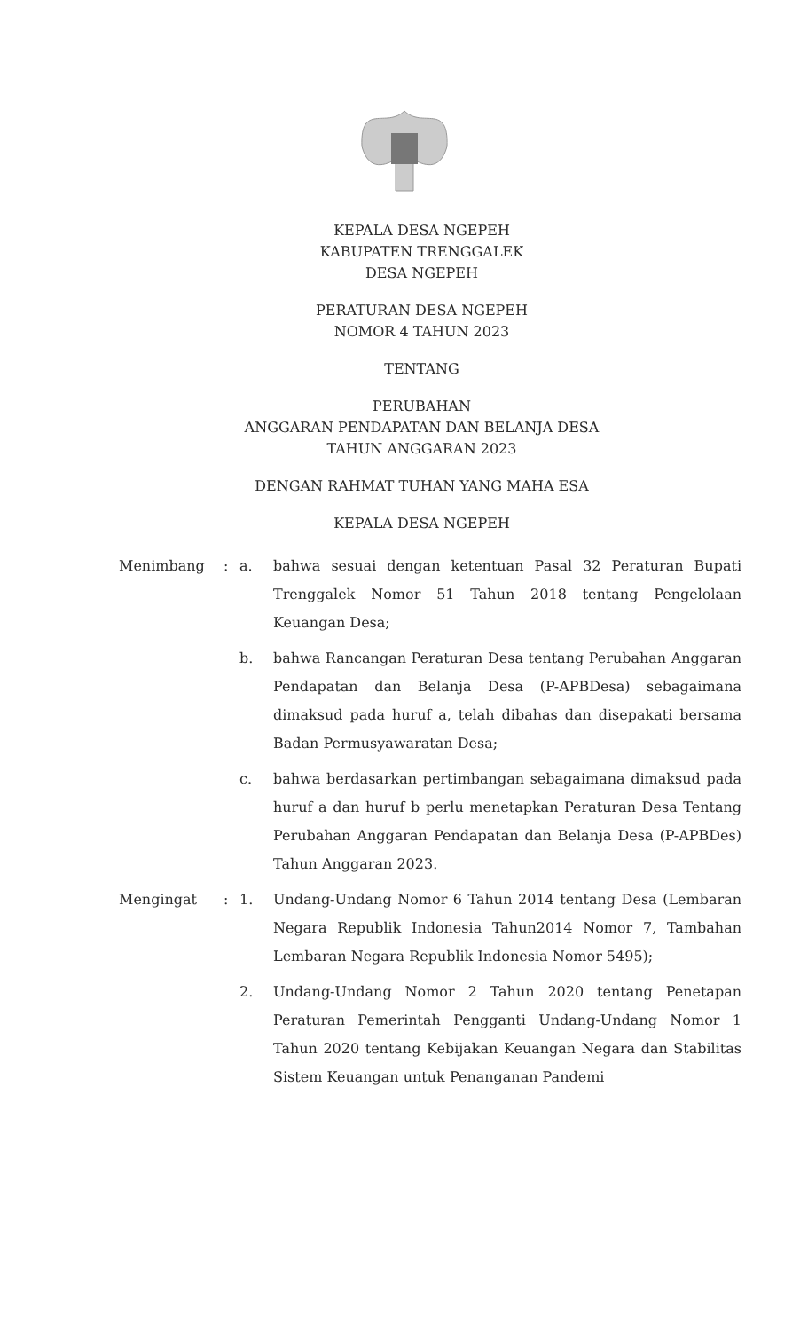KEPALA DESA NGEPEH
KABUPATEN TRENGGALEK
DESA NGEPEH
PERATURAN DESA NGEPEH
NOMOR 4 TAHUN 2023
TENTANG
PERUBAHAN
ANGGARAN PENDAPATAN DAN BELANJA DESA
TAHUN ANGGARAN 2023
DENGAN RAHMAT TUHAN YANG MAHA ESA
KEPALA DESA NGEPEH
| Menimbang | : | a. | bahwa sesuai dengan ketentuan Pasal 32 Peraturan Bupati Trenggalek Nomor 51 Tahun 2018 tentang Pengelolaan Keuangan Desa; |
| | | b. | bahwa Rancangan Peraturan Desa tentang Perubahan Anggaran Pendapatan dan Belanja Desa (P-APBDesa) sebagaimana dimaksud pada huruf a, telah dibahas dan disepakati bersama Badan Permusyawaratan Desa; |
| | | c. | bahwa berdasarkan pertimbangan sebagaimana dimaksud pada huruf a dan huruf b perlu menetapkan Peraturan Desa Tentang Perubahan Anggaran Pendapatan dan Belanja Desa (P-APBDes) Tahun Anggaran 2023. |
| Mengingat | : | 1. | Undang-Undang Nomor 6 Tahun 2014 tentang Desa (Lembaran Negara Republik Indonesia Tahun2014 Nomor 7, Tambahan Lembaran Negara Republik Indonesia Nomor 5495); |
| | | 2. | Undang-Undang Nomor 2 Tahun 2020 tentang Penetapan Peraturan Pemerintah Pengganti Undang-Undang Nomor 1 Tahun 2020 tentang Kebijakan Keuangan Negara dan Stabilitas Sistem Keuangan untuk Penanganan Pandemi |